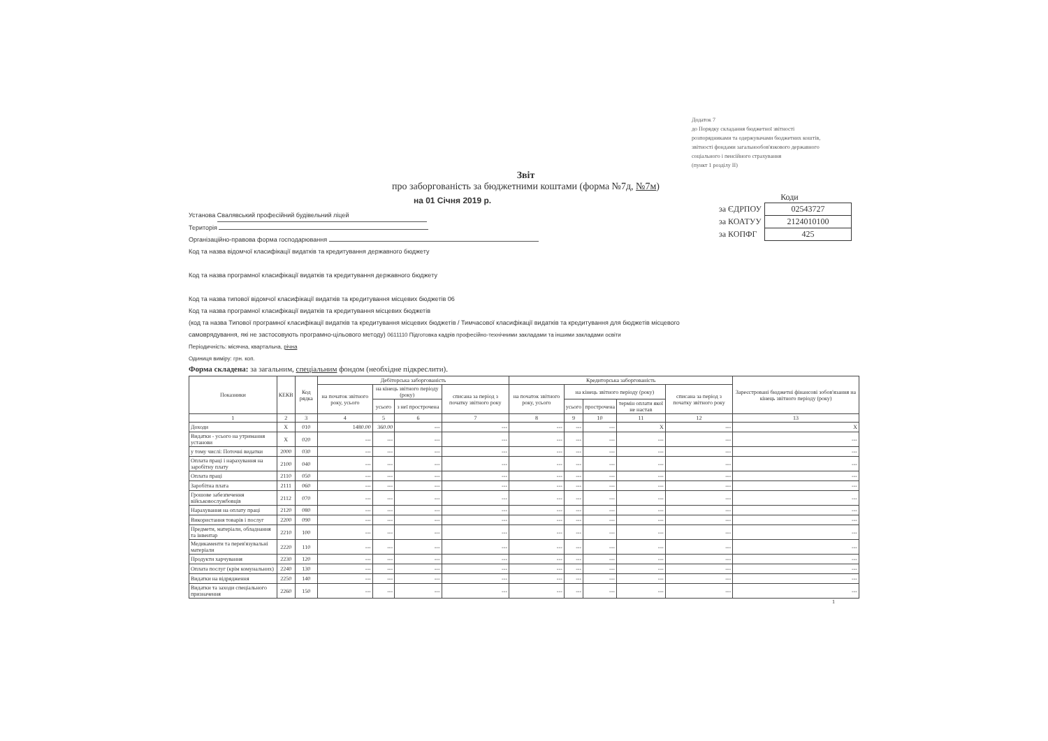Додаток 7
до Порядку складання бюджетної звітності
розпорядниками та одержувачами бюджетних коштів,
звітності фондами загальнообов'язкового державного
соціального і пенсійного страхування
(пункт 1 розділу II)
Звіт
про заборгованість за бюджетними коштами (форма №7д, №7м)
на 01 Січня 2019 р.
Установа Свалявський професійний будівельний ліцей
Територія
Організаційно-правова форма господарювання
Код та назва відомчої класифікації видатків та кредитування державного бюджету
Код та назва програмної класифікації видатків та кредитування державного бюджету
Код та назва типової відомчої класифікації видатків та кредитування місцевих бюджетів 06
Код та назва програмної класифікації видатків та кредитування місцевих бюджетів
(код та назва Типової програмної класифікації видатків та кредитування місцевих бюджетів / Тимчасової класифікації видатків та кредитування для бюджетів місцевого самоврядування, які не застосовують програмно-цільового методу) 0611110 Підготовка кадрів професійно-технічними закладами та іншими закладами освіти
Періодичність: місячна, квартальна, річна
Одиниця виміру: грн. коп.
Коди
| за ЄДРПОУ | 02543727 |
| за КОАТУУ | 2124010100 |
| за КОПФГ | 425 |
Форма складена: за загальним, спеціальним фондом (необхідне підкреслити).
| Показники | КЕКВ | Код рядка | Дебіторська заборгованість | | | | Кредиторська заборгованість | | | | | Зареєстровані бюджетні фінансові зобов'язання на кінець звітного періоду (року) |
| --- | --- | --- | --- | --- | --- | --- | --- | --- | --- | --- | --- | --- |
| | | | на початок звітного року, усього | на кінець звітного періоду (року) | | списана за період з початку звітного року | на початок звітного року, усього | на кінець звітного періоду (року) | | | списана за період з початку звітного року | |
| | | | | усього | з неї прострочена | | | усього | прострочена | термін оплати якої не настав | | |
| 1 | 2 | 3 | 4 | 5 | 6 | 7 | 8 | 9 | 10 | 11 | 12 | 13 |
| Доходи | X | 010 | 1480.00 | 360.00 | --- | --- | --- | --- | --- | X | --- | X |
| Видатки - усього на утримання установи | X | 020 | --- | --- | --- | --- | --- | --- | --- | --- | --- | --- |
| у тому числі: Поточні видатки | 2000 | 030 | --- | --- | --- | --- | --- | --- | --- | --- | --- | --- |
| Оплата праці і нарахування на заробітну плату | 2100 | 040 | --- | --- | --- | --- | --- | --- | --- | --- | --- | --- |
| Оплата праці | 2110 | 050 | --- | --- | --- | --- | --- | --- | --- | --- | --- | --- |
| Заробітна плата | 2111 | 060 | --- | --- | --- | --- | --- | --- | --- | --- | --- | --- |
| Грошове забезпечення військовослужбовців | 2112 | 070 | --- | --- | --- | --- | --- | --- | --- | --- | --- | --- |
| Нарахування на оплату праці | 2120 | 080 | --- | --- | --- | --- | --- | --- | --- | --- | --- | --- |
| Використання товарів і послуг | 2200 | 090 | --- | --- | --- | --- | --- | --- | --- | --- | --- | --- |
| Предмети, матеріали, обладнання та інвентар | 2210 | 100 | --- | --- | --- | --- | --- | --- | --- | --- | --- | --- |
| Медикаменти та перев'язувальні матеріали | 2220 | 110 | --- | --- | --- | --- | --- | --- | --- | --- | --- | --- |
| Продукти харчування | 2230 | 120 | --- | --- | --- | --- | --- | --- | --- | --- | --- | --- |
| Оплата послуг (крім комунальних) | 2240 | 130 | --- | --- | --- | --- | --- | --- | --- | --- | --- | --- |
| Видатки на відрядження | 2250 | 140 | --- | --- | --- | --- | --- | --- | --- | --- | --- | --- |
| Видатки та заходи спеціального призначення | 2260 | 150 | --- | --- | --- | --- | --- | --- | --- | --- | --- | --- |
1